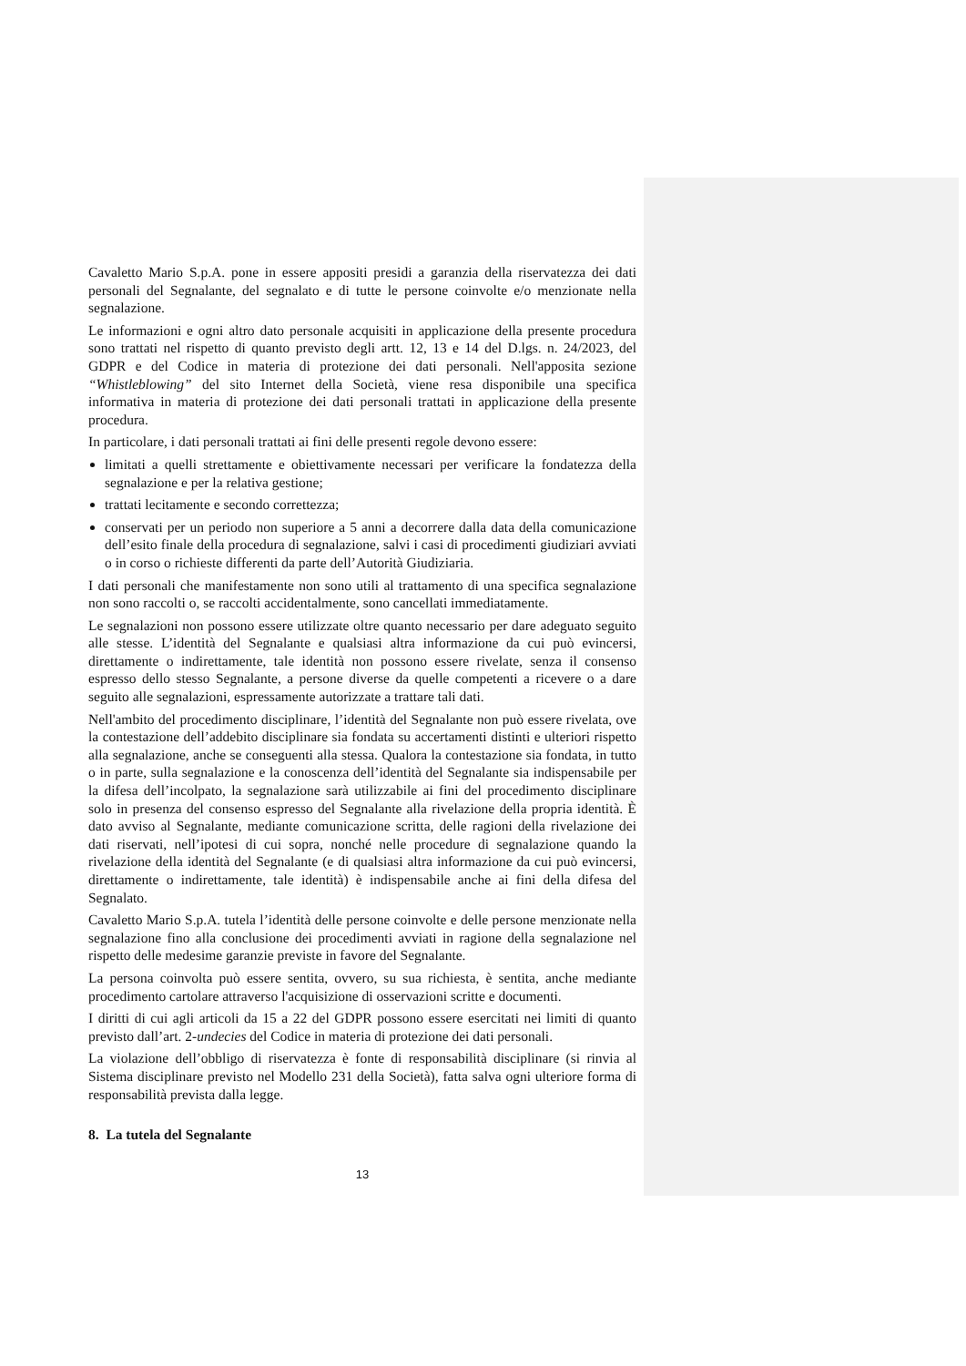Cavaletto Mario S.p.A. pone in essere appositi presidi a garanzia della riservatezza dei dati personali del Segnalante, del segnalato e di tutte le persone coinvolte e/o menzionate nella segnalazione.
Le informazioni e ogni altro dato personale acquisiti in applicazione della presente procedura sono trattati nel rispetto di quanto previsto degli artt. 12, 13 e 14 del D.lgs. n. 24/2023, del GDPR e del Codice in materia di protezione dei dati personali. Nell'apposita sezione “Whistleblowing” del sito Internet della Società, viene resa disponibile una specifica informativa in materia di protezione dei dati personali trattati in applicazione della presente procedura.
In particolare, i dati personali trattati ai fini delle presenti regole devono essere:
limitati a quelli strettamente e obiettivamente necessari per verificare la fondatezza della segnalazione e per la relativa gestione;
trattati lecitamente e secondo correttezza;
conservati per un periodo non superiore a 5 anni a decorrere dalla data della comunicazione dell’esito finale della procedura di segnalazione, salvi i casi di procedimenti giudiziari avviati o in corso o richieste differenti da parte dell’Autorità Giudiziaria.
I dati personali che manifestamente non sono utili al trattamento di una specifica segnalazione non sono raccolti o, se raccolti accidentalmente, sono cancellati immediatamente.
Le segnalazioni non possono essere utilizzate oltre quanto necessario per dare adeguato seguito alle stesse. L’identità del Segnalante e qualsiasi altra informazione da cui può evincersi, direttamente o indirettamente, tale identità non possono essere rivelate, senza il consenso espresso dello stesso Segnalante, a persone diverse da quelle competenti a ricevere o a dare seguito alle segnalazioni, espressamente autorizzate a trattare tali dati.
Nell'ambito del procedimento disciplinare, l’identità del Segnalante non può essere rivelata, ove la contestazione dell’addebito disciplinare sia fondata su accertamenti distinti e ulteriori rispetto alla segnalazione, anche se conseguenti alla stessa. Qualora la contestazione sia fondata, in tutto o in parte, sulla segnalazione e la conoscenza dell’identità del Segnalante sia indispensabile per la difesa dell’incolpato, la segnalazione sarà utilizzabile ai fini del procedimento disciplinare solo in presenza del consenso espresso del Segnalante alla rivelazione della propria identità. È dato avviso al Segnalante, mediante comunicazione scritta, delle ragioni della rivelazione dei dati riservati, nell’ipotesi di cui sopra, nonché nelle procedure di segnalazione quando la rivelazione della identità del Segnalante (e di qualsiasi altra informazione da cui può evincersi, direttamente o indirettamente, tale identità) è indispensabile anche ai fini della difesa del Segnalato.
Cavaletto Mario S.p.A. tutela l’identità delle persone coinvolte e delle persone menzionate nella segnalazione fino alla conclusione dei procedimenti avviati in ragione della segnalazione nel rispetto delle medesime garanzie previste in favore del Segnalante.
La persona coinvolta può essere sentita, ovvero, su sua richiesta, è sentita, anche mediante procedimento cartolare attraverso l'acquisizione di osservazioni scritte e documenti.
I diritti di cui agli articoli da 15 a 22 del GDPR possono essere esercitati nei limiti di quanto previsto dall’art. 2-undecies del Codice in materia di protezione dei dati personali.
La violazione dell’obbligo di riservatezza è fonte di responsabilità disciplinare (si rinvia al Sistema disciplinare previsto nel Modello 231 della Società), fatta salva ogni ulteriore forma di responsabilità prevista dalla legge.
8. La tutela del Segnalante
13